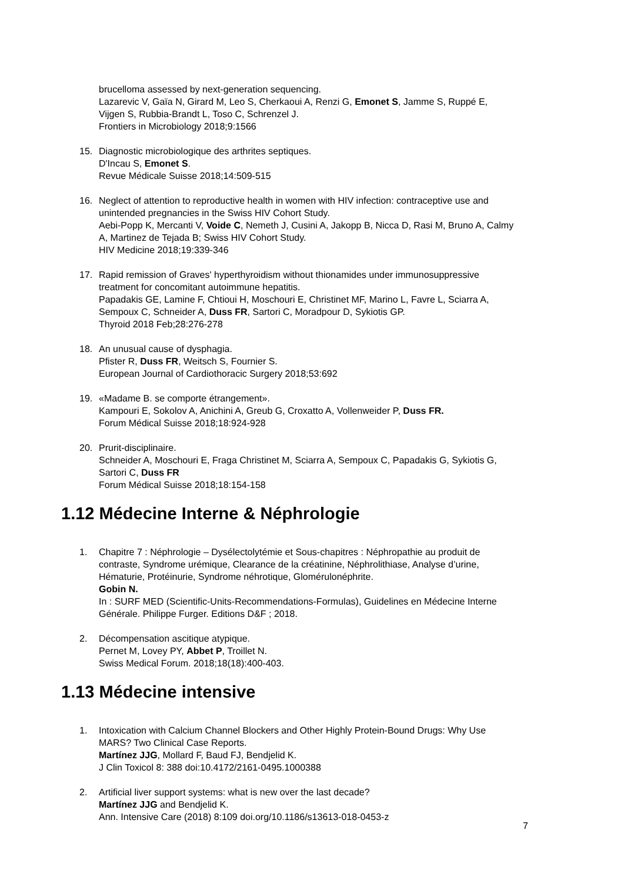brucelloma assessed by next-generation sequencing.
Lazarevic V, Gaïa N, Girard M, Leo S, Cherkaoui A, Renzi G, Emonet S, Jamme S, Ruppé E, Vijgen S, Rubbia-Brandt L, Toso C, Schrenzel J.
Frontiers in Microbiology 2018;9:1566
15. Diagnostic microbiologique des arthrites septiques.
D'Incau S, Emonet S.
Revue Médicale Suisse 2018;14:509-515
16. Neglect of attention to reproductive health in women with HIV infection: contraceptive use and unintended pregnancies in the Swiss HIV Cohort Study.
Aebi-Popp K, Mercanti V, Voide C, Nemeth J, Cusini A, Jakopp B, Nicca D, Rasi M, Bruno A, Calmy A, Martinez de Tejada B; Swiss HIV Cohort Study.
HIV Medicine 2018;19:339-346
17. Rapid remission of Graves' hyperthyroidism without thionamides under immunosuppressive treatment for concomitant autoimmune hepatitis.
Papadakis GE, Lamine F, Chtioui H, Moschouri E, Christinet MF, Marino L, Favre L, Sciarra A, Sempoux C, Schneider A, Duss FR, Sartori C, Moradpour D, Sykiotis GP.
Thyroid 2018 Feb;28:276-278
18. An unusual cause of dysphagia.
Pfister R, Duss FR, Weitsch S, Fournier S.
European Journal of Cardiothoracic Surgery 2018;53:692
19. «Madame B. se comporte étrangement».
Kampouri E, Sokolov A, Anichini A, Greub G, Croxatto A, Vollenweider P, Duss FR.
Forum Médical Suisse 2018;18:924-928
20. Prurit-disciplinaire.
Schneider A, Moschouri E, Fraga Christinet M, Sciarra A, Sempoux C, Papadakis G, Sykiotis G, Sartori C, Duss FR
Forum Médical Suisse 2018;18:154-158
1.12 Médecine Interne & Néphrologie
1. Chapitre 7 : Néphrologie – Dysélectolytémie et Sous-chapitres : Néphropathie au produit de contraste, Syndrome urémique, Clearance de la créatinine, Néphrolithiase, Analyse d’urine, Hématurie, Protéinurie, Syndrome néhrotique, Glomérulonéphrite.
Gobin N.
In : SURF MED (Scientific-Units-Recommendations-Formulas), Guidelines en Médecine Interne Générale. Philippe Furger. Editions D&F ; 2018.
2. Décompensation ascitique atypique.
Pernet M, Lovey PY, Abbet P, Troillet N.
Swiss Medical Forum. 2018;18(18):400-403.
1.13 Médecine intensive
1. Intoxication with Calcium Channel Blockers and Other Highly Protein-Bound Drugs: Why Use MARS? Two Clinical Case Reports.
Martínez JJG, Mollard F, Baud FJ, Bendjelid K.
J Clin Toxicol 8: 388 doi:10.4172/2161-0495.1000388
2. Artificial liver support systems: what is new over the last decade?
Martínez JJG and Bendjelid K.
Ann. Intensive Care (2018) 8:109 doi.org/10.1186/s13613-018-0453-z
7